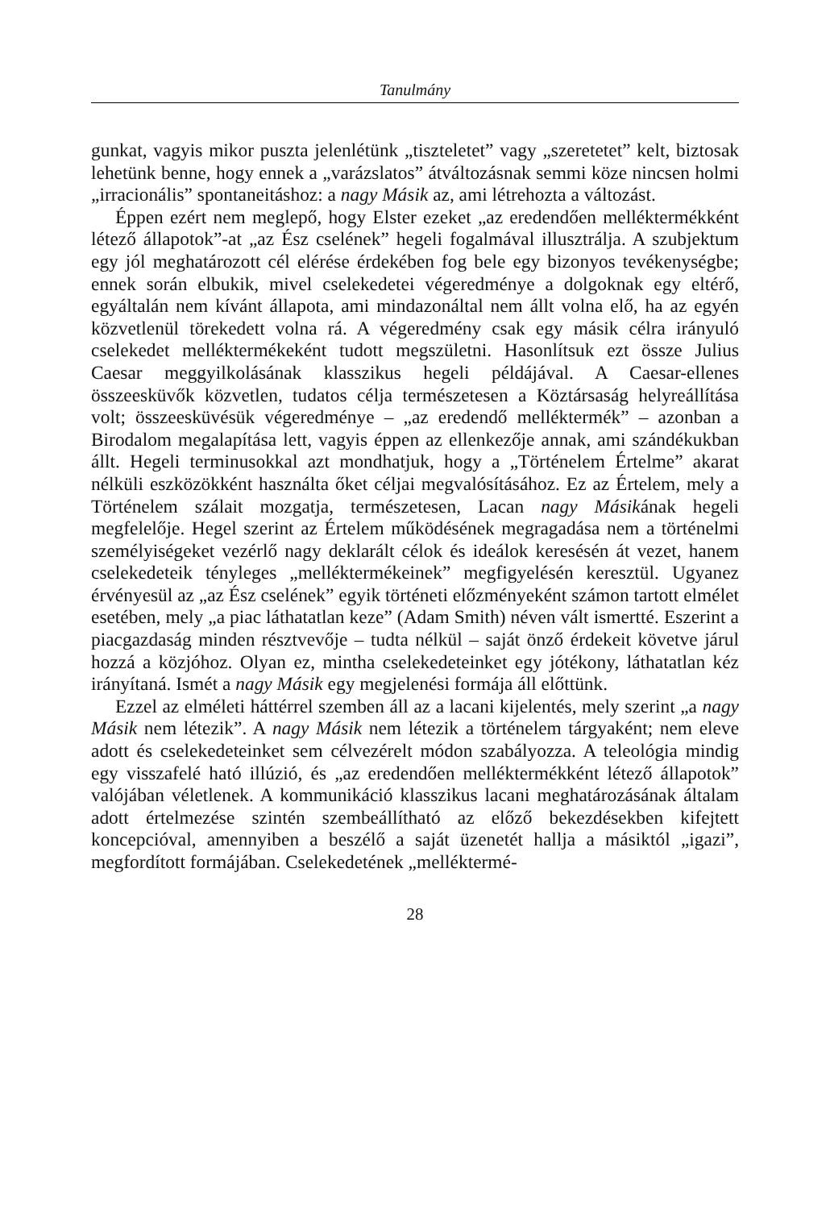Tanulmány
gunkat, vagyis mikor puszta jelenlétünk „tiszteletet” vagy „szeretetet” kelt, biztosak lehetünk benne, hogy ennek a „varázslatos” átváltozásnak semmi köze nincsen holmi „irracionális” spontaneitáshoz: a nagy Másik az, ami létrehozta a változást.
Éppen ezért nem meglepő, hogy Elster ezeket „az eredendően melléktermékként létező állapotok”-at „az Ész cselének” hegeli fogalmával illusztrálja. A szubjektum egy jól meghatározott cél elérése érdekében fog bele egy bizonyos tevékenységbe; ennek során elbukik, mivel cselekedetei végeredménye a dolgoknak egy eltérő, egyáltalán nem kívánt állapota, ami mindazonáltal nem állt volna elő, ha az egyén közvetlenül törekedett volna rá. A végeredmény csak egy másik célra irányuló cselekedet melléktermékeként tudott megszületni. Hasonlítsuk ezt össze Julius Caesar meggyilkolásának klasszikus hegeli példájával. A Caesar-ellenes összeesküvők közvetlen, tudatos célja természetesen a Köztársaság helyreállítása volt; összeesküvésük végeredménye – „az eredendő melléktermék” – azonban a Birodalom megalapítása lett, vagyis éppen az ellenkezője annak, ami szándékukban állt. Hegeli terminusokkal azt mondhatjuk, hogy a „Történelem Értelme” akarat nélküli eszközökként használta őket céljai megvalósításához. Ez az Értelem, mely a Történelem szálait mozgatja, természetesen, Lacan nagy Másikának hegeli megfelelője. Hegel szerint az Értelem működésének megragadása nem a történelmi személyiségeket vezérlő nagy deklarált célok és ideálok keresésén át vezet, hanem cselekedeteik tényleges „melléktermékeinek” megfigyelésén keresztül. Ugyanez érvényesül az „az Ész cselének” egyik történeti előzményeként számon tartott elmélet esetében, mely „a piac láthatatlan keze” (Adam Smith) néven vált ismertté. Eszerint a piacgazdaság minden résztvevője – tudta nélkül – saját önző érdekeit követve járul hozzá a közjóhoz. Olyan ez, mintha cselekedeteinket egy jótékony, láthatatlan kéz irányítaná. Ismét a nagy Másik egy megjelenési formája áll előttünk.
Ezzel az elméleti háttérrel szemben áll az a lacani kijelentés, mely szerint „a nagy Másik nem létezik”. A nagy Másik nem létezik a történelem tárgyaként; nem eleve adott és cselekedeteinket sem célvezérelt módon szabályozza. A teleológia mindig egy visszafelé ható illúzió, és „az eredendően melléktermékként létező állapotok” valójában véletlenek. A kommunikáció klasszikus lacani meghatározásának általam adott értelmezése szintén szembeállítható az előző bekezdésekben kifejtett koncepcióval, amennyiben a beszélő a saját üzenetét hallja a másiktól „igazi”, megfordított formájában. Cselekedetének „melléktermé-
28